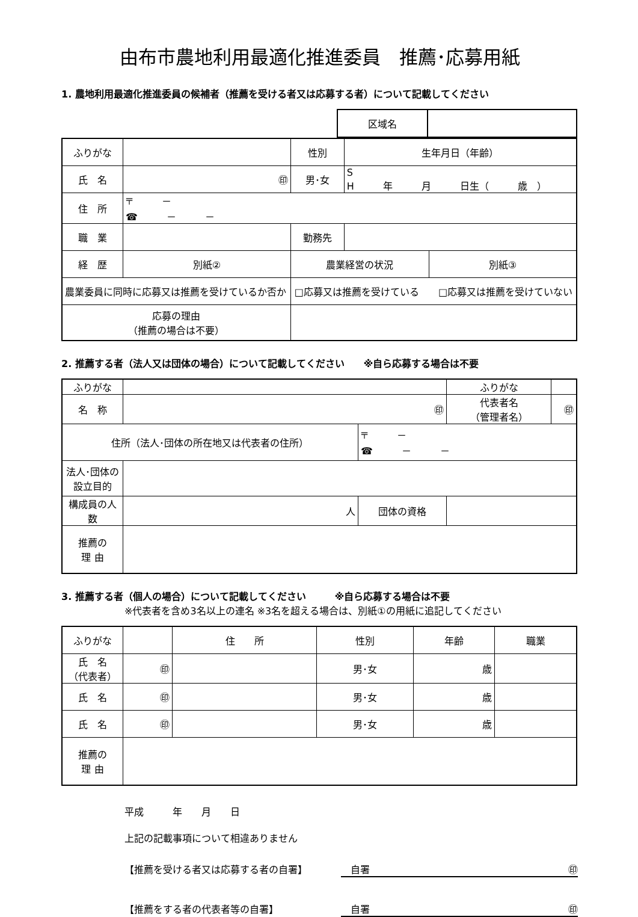由布市農地利用最適化推進委員　推薦･応募用紙
1. 農地利用最適化推進委員の候補者（推薦を受ける者又は応募する者）について記載してください
| 区域名 | |
| ふりがな | | | 性別 | 生年月日（年齢） | |
| 氏 名 | ㊞ | | 男･女 | S H 年 月 日生（ 歳 ） | |
| 住 所 | 〒 － ☎ － － | | | | |
| 職 業 | | | 勤務先 | | |
| 経 歴 | 別紙② | | 農業経営の状況 | | 別紙③ |
| 農業委員に同時に応募又は推薦を受けているか否か | | □応募又は推薦を受けている □応募又は推薦を受けていない | | | |
| 応募の理由 （推薦の場合は不要） | | | | | |
2. 推薦する者（法人又は団体の場合）について記載してください　　※自ら応募する場合は不要
| ふりがな | | | ふりがな | |
| 名 称 | ㊞ | | 代表者名 （管理者名） | ㊞ |
| 住所（法人･団体の所在地又は代表者の住所） | | 〒 － ☎ － － | | |
| 法人･団体の設立目的 | | | | |
| 構成員の人数 | 人 | 団体の資格 | | |
| 推薦の 理 由 | | | | |
3. 推薦する者（個人の場合）について記載してください　　　※自ら応募する場合は不要
※代表者を含め3名以上の連名 ※3名を超える場合は、別紙①の用紙に追記してください
| ふりがな | | 住 所 | 性別 | 年齢 | 職業 |
| 氏 名 （代表者） | ㊞ | | 男･女 | 歳 | |
| 氏 名 | ㊞ | | 男･女 | 歳 | |
| 氏 名 | ㊞ | | 男･女 | 歳 | |
| 推薦の 理 由 | | | | | |
平成　　　年　　月　　日
上記の記載事項について相違ありません
【推薦を受ける者又は応募する者の自署】　自署 ㊞
【推薦をする者の代表者等の自署】　自署 ㊞